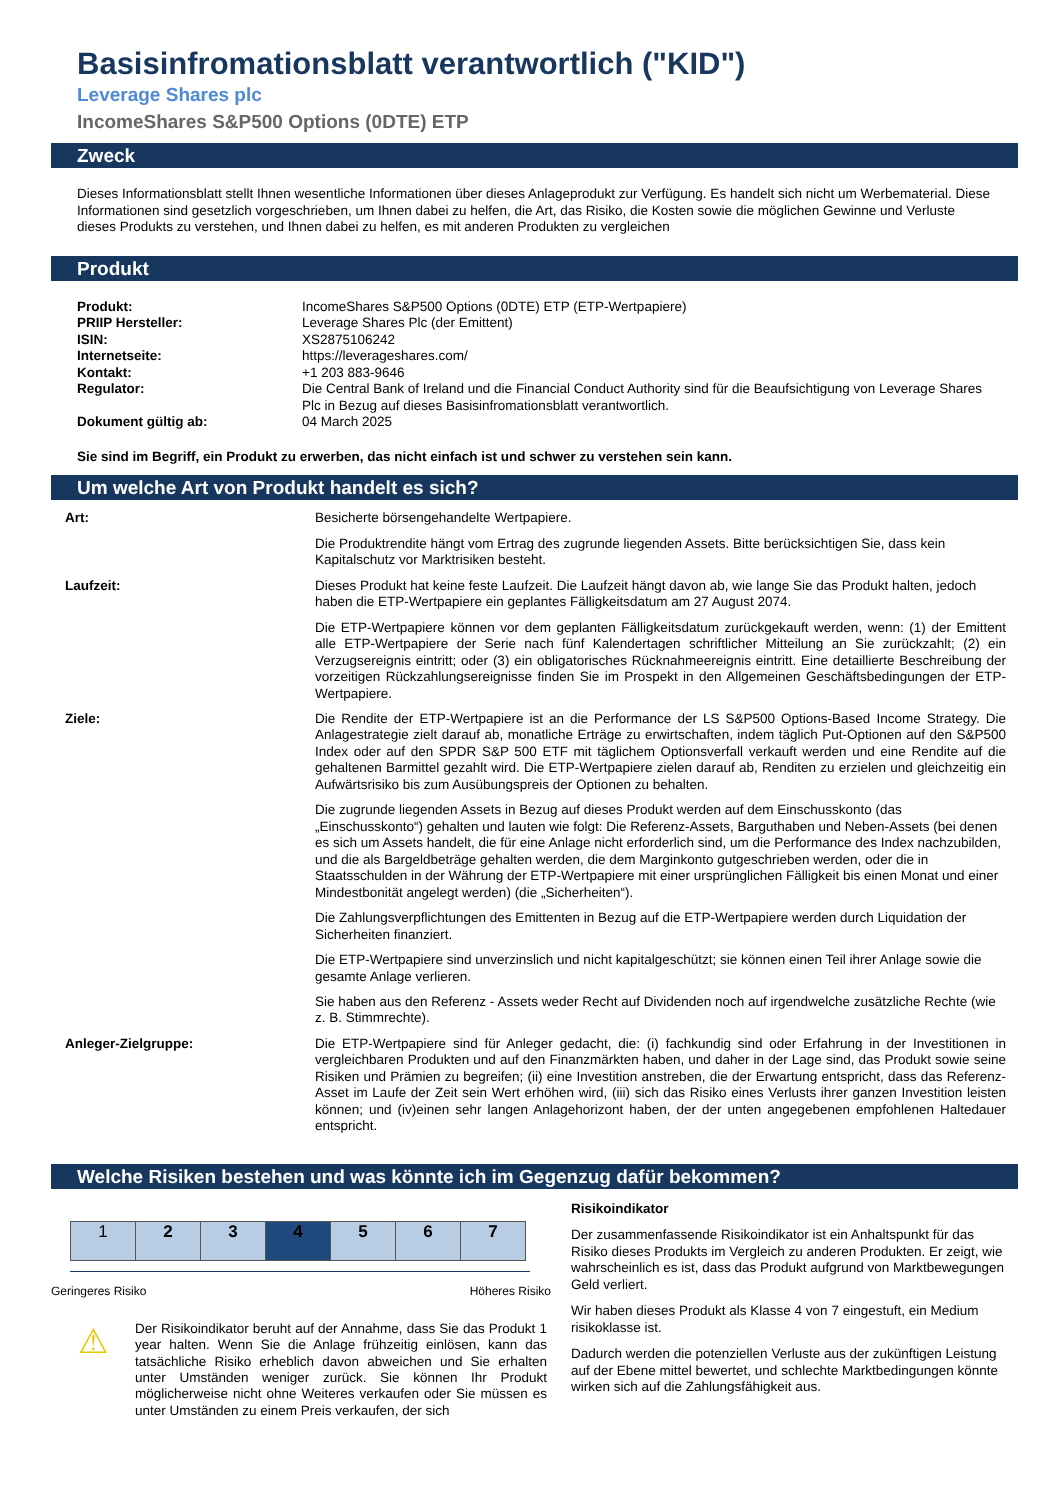Basisinfromationsblatt verantwortlich ("KID")
Leverage Shares plc
IncomeShares S&P500 Options (0DTE) ETP
Zweck
Dieses Informationsblatt stellt Ihnen wesentliche Informationen über dieses Anlageprodukt zur Verfügung. Es handelt sich nicht um Werbematerial. Diese Informationen sind gesetzlich vorgeschrieben, um Ihnen dabei zu helfen, die Art, das Risiko, die Kosten sowie die möglichen Gewinne und Verluste dieses Produkts zu verstehen, und Ihnen dabei zu helfen, es mit anderen Produkten zu vergleichen
Produkt
| Produkt: | IncomeShares S&P500 Options (0DTE) ETP (ETP-Wertpapiere) |
| PRIIP Hersteller: | Leverage Shares Plc (der Emittent) |
| ISIN: | XS2875106242 |
| Internetseite: | https://leverageshares.com/ |
| Kontakt: | +1 203 883-9646 |
| Regulator: | Die Central Bank of Ireland und die Financial Conduct Authority sind für die Beaufsichtigung von Leverage Shares Plc in Bezug auf dieses Basisinfromationsblatt verantwortlich. |
| Dokument gültig ab: | 04 March 2025 |
Sie sind im Begriff, ein Produkt zu erwerben, das nicht einfach ist und schwer zu verstehen sein kann.
Um welche Art von Produkt handelt es sich?
| Art: | Besicherte börsengehandelte Wertpapiere. |
| | Die Produktrendite hängt vom Ertrag des zugrunde liegenden Assets. Bitte berücksichtigen Sie, dass kein Kapitalschutz vor Marktrisiken besteht. |
| Laufzeit: | Dieses Produkt hat keine feste Laufzeit. Die Laufzeit hängt davon ab, wie lange Sie das Produkt halten, jedoch haben die ETP-Wertpapiere ein geplantes Fälligkeitsdatum am 27 August 2074. |
| | Die ETP-Wertpapiere können vor dem geplanten Fälligkeitsdatum zurückgekauft werden, wenn: (1) der Emittent alle ETP-Wertpapiere der Serie nach fünf Kalendertagen schriftlicher Mitteilung an Sie zurückzahlt; (2) ein Verzugsereignis eintritt; oder (3) ein obligatorisches Rücknahmeereignis eintritt. Eine detaillierte Beschreibung der vorzeitigen Rückzahlungsereignisse finden Sie im Prospekt in den Allgemeinen Geschäftsbedingungen der ETP-Wertpapiere. |
| Ziele: | Die Rendite der ETP-Wertpapiere ist an die Performance der LS S&P500 Options-Based Income Strategy. Die Anlagestrategie zielt darauf ab, monatliche Erträge zu erwirtschaften, indem täglich Put-Optionen auf den S&P500 Index oder auf den SPDR S&P 500 ETF mit täglichem Optionsverfall verkauft werden und eine Rendite auf die gehaltenen Barmittel gezahlt wird. Die ETP-Wertpapiere zielen darauf ab, Renditen zu erzielen und gleichzeitig ein Aufwärtsrisiko bis zum Ausübungspreis der Optionen zu behalten. |
| | Die zugrunde liegenden Assets in Bezug auf dieses Produkt werden auf dem Einschusskonto (das „Einschusskonto“) gehalten und lauten wie folgt: Die Referenz-Assets, Barguthaben und Neben-Assets (bei denen es sich um Assets handelt, die für eine Anlage nicht erforderlich sind, um die Performance des Index nachzubilden, und die als Bargeldbeträge gehalten werden, die dem Marginkonto gutgeschrieben werden, oder die in Staatsschulden in der Währung der ETP-Wertpapiere mit einer ursprünglichen Fälligkeit bis einen Monat und einer Mindestbonität angelegt werden) (die „Sicherheiten“). |
| | Die Zahlungsverpflichtungen des Emittenten in Bezug auf die ETP-Wertpapiere werden durch Liquidation der Sicherheiten finanziert. |
| | Die ETP-Wertpapiere sind unverzinslich und nicht kapitalgeschützt; sie können einen Teil ihrer Anlage sowie die gesamte Anlage verlieren. |
| | Sie haben aus den Referenz - Assets weder Recht auf Dividenden noch auf irgendwelche zusätzliche Rechte (wie z. B. Stimmrechte). |
| Anleger-Zielgruppe: | Die ETP-Wertpapiere sind für Anleger gedacht, die: (i) fachkundig sind oder Erfahrung in der Investitionen in vergleichbaren Produkten und auf den Finanzmärkten haben, und daher in der Lage sind, das Produkt sowie seine Risiken und Prämien zu begreifen; (ii) eine Investition anstreben, die der Erwartung entspricht, dass das Referenz-Asset im Laufe der Zeit sein Wert erhöhen wird, (iii) sich das Risiko eines Verlusts ihrer ganzen Investition leisten können; und (iv)einen sehr langen Anlagehorizont haben, der der unten angegebenen empfohlenen Haltedauer entspricht. |
Welche Risiken bestehen und was könnte ich im Gegenzug dafür bekommen?
| 1 | 2 | 3 | 4 | 5 | 6 | 7 |
Geringeres Risiko Höheres Risiko
⚠
Der Risikoindikator beruht auf der Annahme, dass Sie das Produkt 1 year halten. Wenn Sie die Anlage frühzeitig einlösen, kann das tatsächliche Risiko erheblich davon abweichen und Sie erhalten unter Umständen weniger zurück. Sie können Ihr Produkt möglicherweise nicht ohne Weiteres verkaufen oder Sie müssen es unter Umständen zu einem Preis verkaufen, der sich
Risikoindikator
Der zusammenfassende Risikoindikator ist ein Anhaltspunkt für das Risiko dieses Produkts im Vergleich zu anderen Produkten. Er zeigt, wie wahrscheinlich es ist, dass das Produkt aufgrund von Marktbewegungen Geld verliert.
Wir haben dieses Produkt als Klasse 4 von 7 eingestuft, ein Medium risikoklasse ist.
Dadurch werden die potenziellen Verluste aus der zukünftigen Leistung auf der Ebene mittel bewertet, und schlechte Marktbedingungen könnte wirken sich auf die Zahlungsfähigkeit aus.